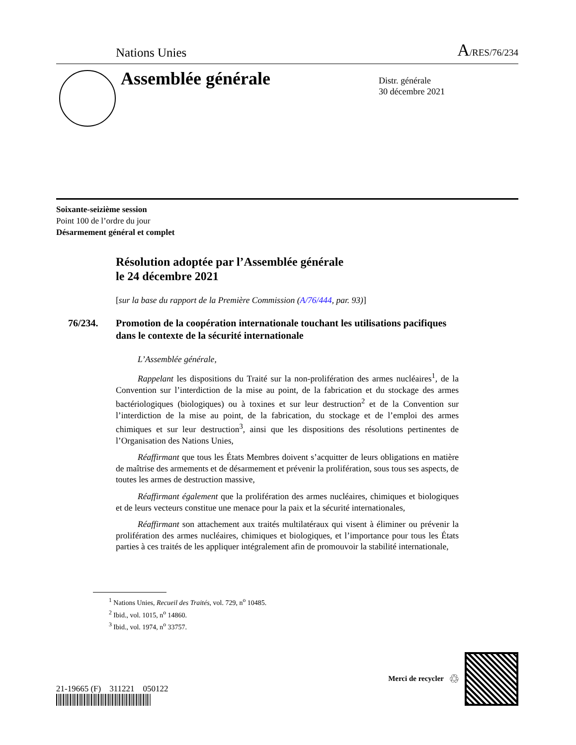Nations Unies A/RES/76/234
Assemblée générale
Distr. générale
30 décembre 2021
Soixante-seizième session
Point 100 de l’ordre du jour
Désarmement général et complet
Résolution adoptée par l’Assemblée générale
le 24 décembre 2021
[sur la base du rapport de la Première Commission (A/76/444, par. 93)]
76/234. Promotion de la coopération internationale touchant les utilisations pacifiques dans le contexte de la sécurité internationale
L’Assemblée générale,
Rappelant les dispositions du Traité sur la non-prolifération des armes nucléaires<sup>1</sup>, de la Convention sur l’interdiction de la mise au point, de la fabrication et du stockage des armes bactériologiques (biologiques) ou à toxines et sur leur destruction<sup>2</sup> et de la Convention sur l’interdiction de la mise au point, de la fabrication, du stockage et de l’emploi des armes chimiques et sur leur destruction<sup>3</sup>, ainsi que les dispositions des résolutions pertinentes de l’Organisation des Nations Unies,
Réaffirmant que tous les États Membres doivent s’acquitter de leurs obligations en matière de maîtrise des armements et de désarmement et prévenir la prolifération, sous tous ses aspects, de toutes les armes de destruction massive,
Réaffirmant également que la prolifération des armes nucléaires, chimiques et biologiques et de leurs vecteurs constitue une menace pour la paix et la sécurité internationales,
Réaffirmant son attachement aux traités multilatéraux qui visent à éliminer ou prévenir la prolifération des armes nucléaires, chimiques et biologiques, et l’importance pour tous les États parties à ces traités de les appliquer intégralement afin de promouvoir la stabilité internationale,
<sup>1</sup> Nations Unies, Recueil des Traités, vol. 729, n<sup>o</sup> 10485.
<sup>2</sup> Ibid., vol. 1015, n<sup>o</sup> 14860.
<sup>3</sup> Ibid., vol. 1974, n<sup>o</sup> 33757.
21-19665 (F) 311221 050122
Merci de recycler ♲